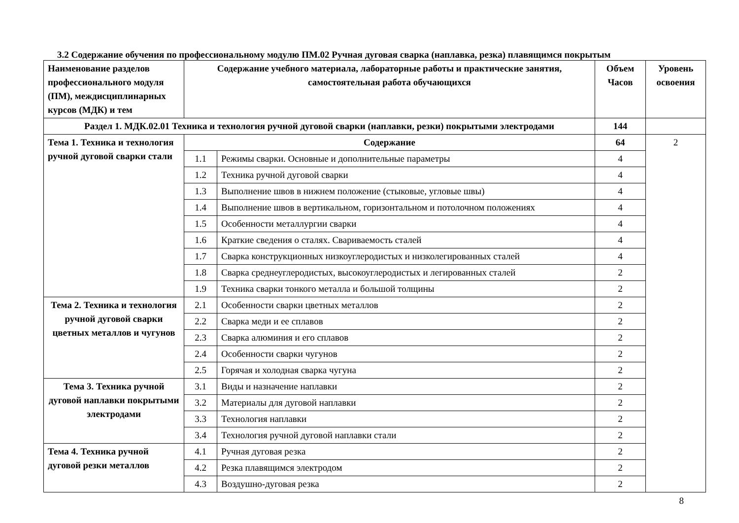3.2 Содержание обучения по профессиональному модулю ПМ.02 Ручная дуговая сварка (наплавка, резка) плавящимся покрытым
| Наименование разделов профессионального модуля (ПМ), междисциплинарных курсов (МДК) и тем | Содержание учебного материала, лабораторные работы и практические занятия, самостоятельная работа обучающихся | | Объем Часов | Уровень освоения |
| --- | --- | --- | --- | --- |
| Раздел 1. МДК.02.01 Техника и технология ручной дуговой сварки (наплавки, резки) покрытыми электродами | | | 144 | |
| Тема 1. Техника и технология ручной дуговой сварки стали | Содержание | | 64 | 2 |
| | 1.1 | Режимы сварки. Основные и дополнительные параметры | 4 | |
| | 1.2 | Техника ручной дуговой сварки | 4 | |
| | 1.3 | Выполнение швов в нижнем положение (стыковые, угловые швы) | 4 | |
| | 1.4 | Выполнение швов в вертикальном, горизонтальном и потолочном положениях | 4 | |
| | 1.5 | Особенности металлургии сварки | 4 | |
| | 1.6 | Краткие сведения о сталях. Свариваемость сталей | 4 | |
| | 1.7 | Сварка конструкционных низкоуглеродистых и низколегированных сталей | 4 | |
| | 1.8 | Сварка среднеуглеродистых, высокоуглеродистых и легированных сталей | 2 | |
| | 1.9 | Техника сварки тонкого металла и большой толщины | 2 | |
| Тема 2. Техника и технология ручной дуговой сварки цветных металлов и чугунов | 2.1 | Особенности сварки цветных металлов | 2 | |
| | 2.2 | Сварка меди и ее сплавов | 2 | |
| | 2.3 | Сварка алюминия и его сплавов | 2 | |
| | 2.4 | Особенности сварки чугунов | 2 | |
| | 2.5 | Горячая и холодная сварка чугуна | 2 | |
| Тема 3. Техника ручной дуговой наплавки покрытыми электродами | 3.1 | Виды и назначение наплавки | 2 | |
| | 3.2 | Материалы для дуговой наплавки | 2 | |
| | 3.3 | Технология наплавки | 2 | |
| | 3.4 | Технология ручной дуговой наплавки стали | 2 | |
| Тема 4. Техника ручной дуговой резки металлов | 4.1 | Ручная дуговая резка | 2 | |
| | 4.2 | Резка плавящимся электродом | 2 | |
| | 4.3 | Воздушно-дуговая резка | 2 | |
8